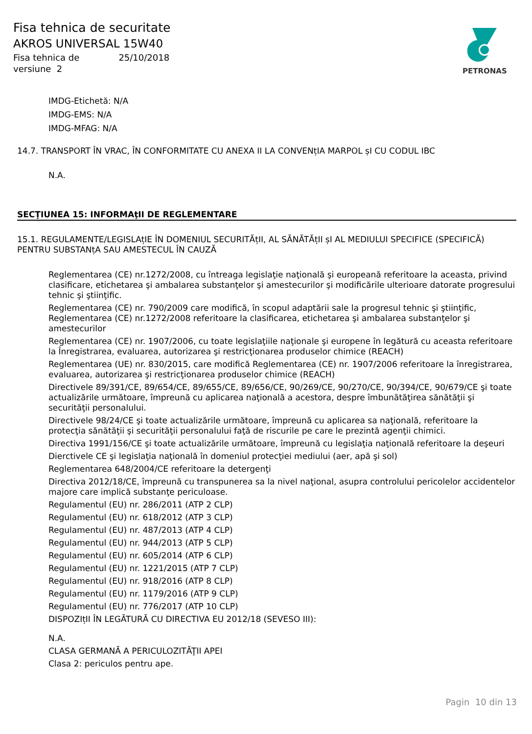Fisa tehnica de securitate
AKROS UNIVERSAL 15W40
Fisa tehnica de 25/10/2018
versiune 2
PETRONAS
IMDG-Etichetă: N/A
IMDG-EMS: N/A
IMDG-MFAG: N/A
14.7. TRANSPORT ÎN VRAC, ÎN CONFORMITATE CU ANEXA II LA CONVENțIA MARPOL șI CU CODUL IBC
N.A.
SECŢIUNEA 15: INFORMAţII DE REGLEMENTARE
15.1. REGULAMENTE/LEGISLAțIE ÎN DOMENIUL SECURITĂțII, AL SĂNĂTĂțII șI AL MEDIULUI SPECIFICE (SPECIFICĂ) PENTRU SUBSTANțA SAU AMESTECUL ÎN CAUZĂ
Reglementarea (CE) nr.1272/2008, cu întreaga legislaţie naţională şi europeană referitoare la aceasta, privind clasificare, etichetarea şi ambalarea substanţelor şi amestecurilor şi modificările ulterioare datorate progresului tehnic şi ştiinţific.
Reglementarea (CE) nr. 790/2009 care modifică, în scopul adaptării sale la progresul tehnic şi ştiinţific, Reglementarea (CE) nr.1272/2008 referitoare la clasificarea, etichetarea şi ambalarea substanţelor şi amestecurilor
Reglementarea (CE) nr. 1907/2006, cu toate legislaţiile naţionale şi europene în legătură cu aceasta referitoare la Înregistrarea, evaluarea, autorizarea şi restricţionarea produselor chimice (REACH)
Reglementarea (UE) nr. 830/2015, care modifică Reglementarea (CE) nr. 1907/2006 referitoare la înregistrarea, evaluarea, autorizarea şi restricţionarea produselor chimice (REACH)
Directivele 89/391/CE, 89/654/CE, 89/655/CE, 89/656/CE, 90/269/CE, 90/270/CE, 90/394/CE, 90/679/CE şi toate actualizările următoare, împreună cu aplicarea naţională a acestora, despre îmbunătăţirea sănătăţii şi securităţii personalului.
Directivele 98/24/CE şi toate actualizările următoare, împreună cu aplicarea sa naţională, referitoare la protecţia sănătăţii şi securităţii personalului faţă de riscurile pe care le prezintă agenţii chimici.
Directiva 1991/156/CE şi toate actualizările următoare, împreună cu legislaţia naţională referitoare la deşeuri
Dierctivele CE şi legislaţia naţională în domeniul protecţiei mediului (aer, apă şi sol)
Reglementarea 648/2004/CE referitoare la detergenţi
Directiva 2012/18/CE, împreună cu transpunerea sa la nivel naţional, asupra controlului pericolelor accidentelor majore care implică substanţe periculoase.
Regulamentul (EU) nr. 286/2011 (ATP 2 CLP)
Regulamentul (EU) nr. 618/2012 (ATP 3 CLP)
Regulamentul (EU) nr. 487/2013 (ATP 4 CLP)
Regulamentul (EU) nr. 944/2013 (ATP 5 CLP)
Regulamentul (EU) nr. 605/2014 (ATP 6 CLP)
Regulamentul (EU) nr. 1221/2015 (ATP 7 CLP)
Regulamentul (EU) nr. 918/2016 (ATP 8 CLP)
Regulamentul (EU) nr. 1179/2016 (ATP 9 CLP)
Regulamentul (EU) nr. 776/2017 (ATP 10 CLP)
DISPOZIțII ÎN LEGĂTURĂ CU DIRECTIVA EU 2012/18 (SEVESO III):
N.A.
CLASA GERMANĂ A PERICULOZITĂŢII APEI
Clasa 2: periculos pentru ape.
Pagin 10 din 13